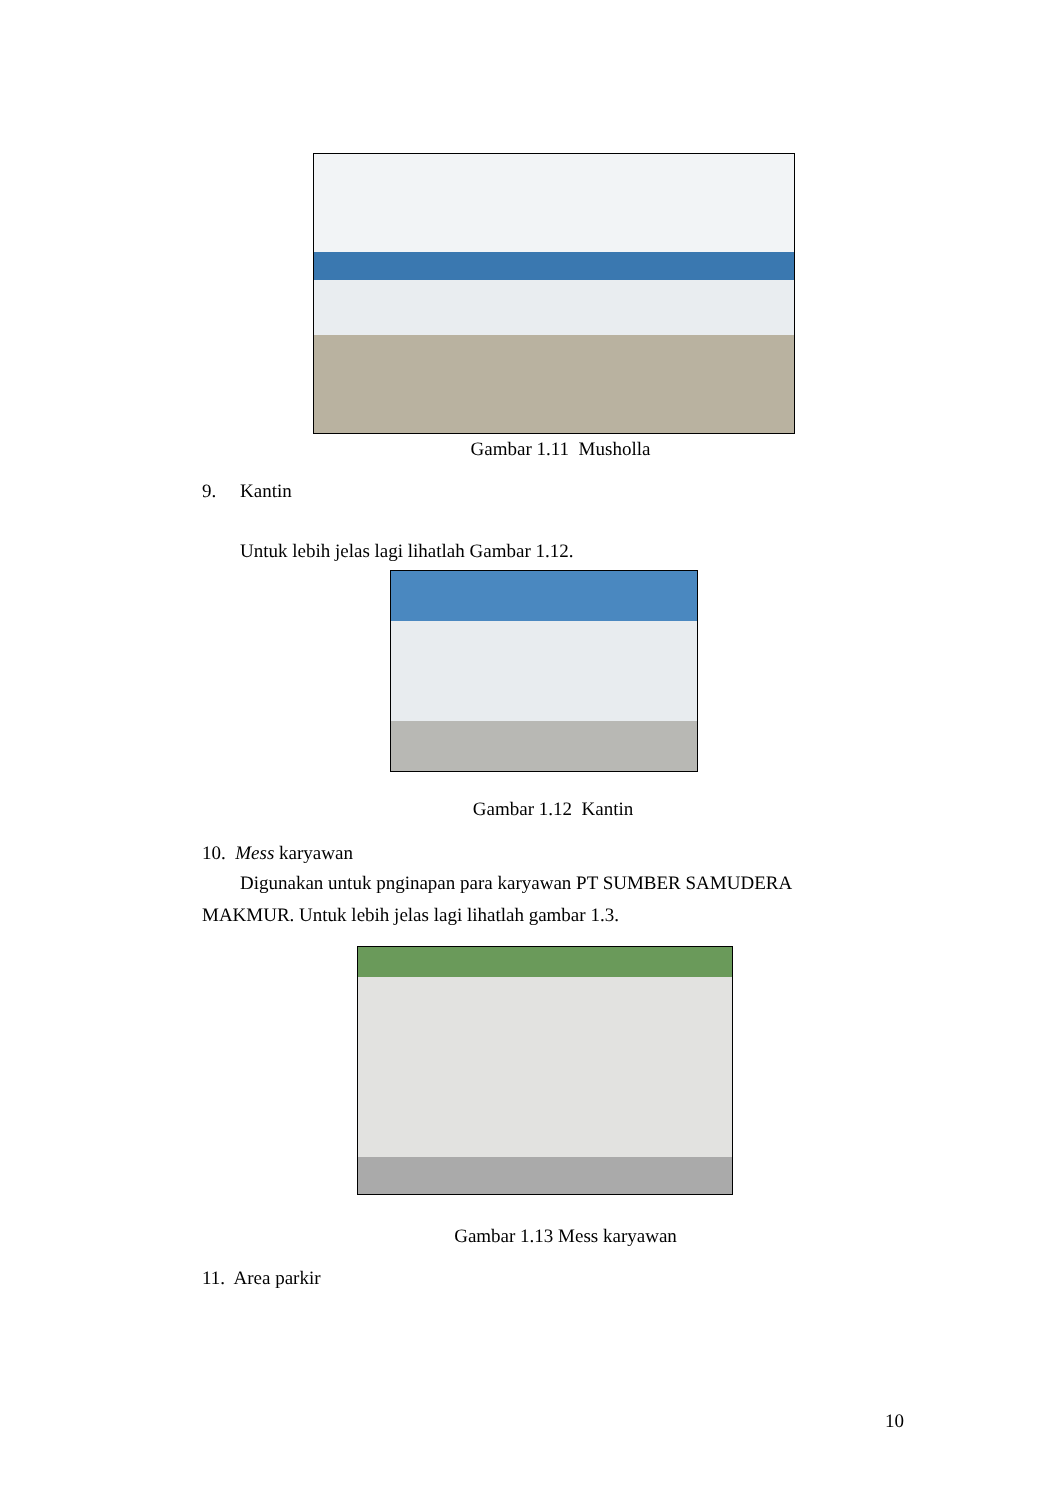Gambar 1.11 Musholla
9. Kantin
Untuk lebih jelas lagi lihatlah Gambar 1.12.
Gambar 1.12 Kantin
10. Mess karyawan
Digunakan untuk pnginapan para karyawan PT SUMBER SAMUDERA
MAKMUR. Untuk lebih jelas lagi lihatlah gambar 1.3.
Gambar 1.13 Mess karyawan
11. Area parkir
10